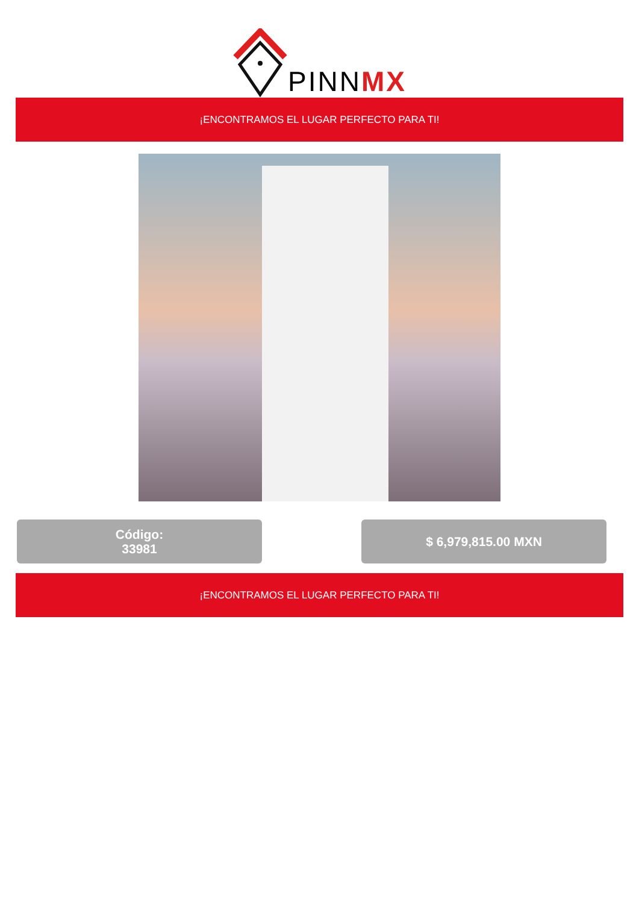PINNMX
¡ENCONTRAMOS EL LUGAR PERFECTO PARA TI!
Código:
33981
$ 6,979,815.00 MXN
¡ENCONTRAMOS EL LUGAR PERFECTO PARA TI!